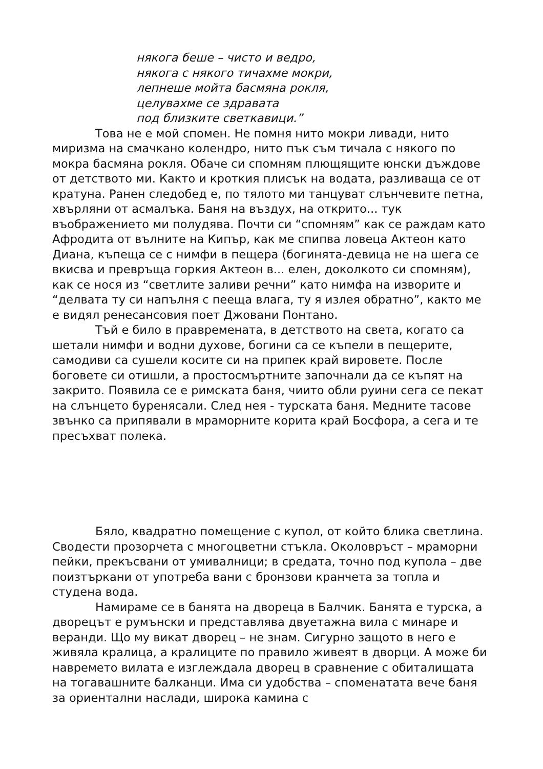някога беше – чисто и ведро,
някога с някого тичахме мокри,
лепнеше мойта басмяна рокля,
целувахме се здравата
под близките светкавици.”
Това не е мой спомен. Не помня нито мокри ливади, нито миризма на смачкано колендро, нито пък съм тичала с някого по мокра басмяна рокля. Обаче си спомням плющящите юнски дъждове от детството ми. Както и кроткия плисък на водата, разливаща се от кратуна. Ранен следобед е, по тялото ми танцуват слънчевите петна, хвърляни от асмалъка. Баня на въздух, на открито... тук въображението ми полудява. Почти си “спомням” как се раждам като Афродита от вълните на Кипър, как ме спипва ловеца Актеон като Диана, къпеща се с нимфи в пещера (богинята-девица не на шега се вкисва и превръща горкия Актеон в... елен, доколкото си спомням), как се нося из “светлите заливи речни” като нимфа на изворите и “делвата ту си напълня с пееща влага, ту я излея обратно”, както ме е видял ренесансовия поет Джовани Понтано.
Тъй е било в правремената, в детството на света, когато са шетали нимфи и водни духове, богини са се къпели в пещерите, самодиви са сушели косите си на припек край вировете. После боговете си отишли, а простосмъртните започнали да се къпят на закрито. Появила се е римската баня, чиито обли руини сега се пекат на слънцето буренясали. След нея - турската баня. Медните тасове звънко са припявали в мраморните корита край Босфора, а сега и те пресъхват полека.
Бяло, квадратно помещение с купол, от който блика светлина. Сводести прозорчета с многоцветни стъкла. Околовръст – мраморни пейки, прекъсвани от умивалници; в средата, точно под купола – две поизтъркани от употреба вани с бронзови кранчета за топла и студена вода.
Намираме се в банята на двореца в Балчик. Банята е турска, а дворецът е румънски и представлява двуетажна вила с минаре и веранди. Що му викат дворец – не знам. Сигурно защото в него е живяла кралица, а кралиците по правило живеят в дворци. А може би навремето вилата е изглеждала дворец в сравнение с обиталищата на тогавашните балканци. Има си удобства – споменатата вече баня за ориентални наслади, широка камина с